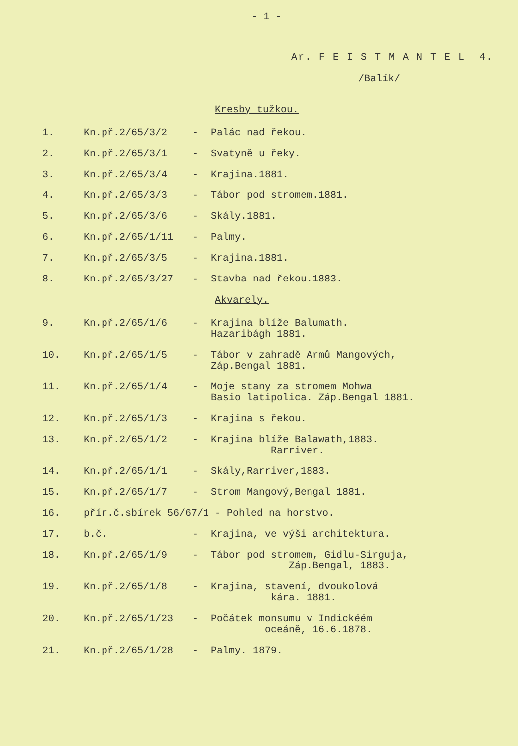- 1 -
Ar. F E I S T M A N T E L 4.
/Balík/
Kresby tužkou.
| 1. | Kn.př.2/65/3/2 | - | Palác nad řekou. |
| 2. | Kn.př.2/65/3/1 | - | Svatyně u řeky. |
| 3. | Kn.př.2/65/3/4 | - | Krajina.1881. |
| 4. | Kn.př.2/65/3/3 | - | Tábor pod stromem.1881. |
| 5. | Kn.př.2/65/3/6 | - | Skály.1881. |
| 6. | Kn.př.2/65/1/11 | - | Palmy. |
| 7. | Kn.př.2/65/3/5 | - | Krajina.1881. |
| 8. | Kn.př.2/65/3/27 | - | Stavba nad řekou.1883. |
Akvarely.
| 9. | Kn.př.2/65/1/6 | - | Krajina blíže Balumath. Hazaribágh 1881. |
| 10. | Kn.př.2/65/1/5 | - | Tábor v zahradě Armů Mangových, Záp.Bengal 1881. |
| 11. | Kn.př.2/65/1/4 | - | Moje stany za stromem Mohwa Basio latipolica. Záp.Bengal 1881. |
| 12. | Kn.př.2/65/1/3 | - | Krajina s řekou. |
| 13. | Kn.př.2/65/1/2 | - | Krajina blíže Balawath,1883. Rarriver. |
| 14. | Kn.př.2/65/1/1 | - | Skály,Rarriver,1883. |
| 15. | Kn.př.2/65/1/7 | - | Strom Mangový,Bengal 1881. |
| 16. | přír.č.sbírek 56/67/1 - Pohled na horstvo. | | |
| 17. | b.č. | - | Krajina, ve výši architektura. |
| 18. | Kn.př.2/65/1/9 | - | Tábor pod stromem, Gidlu-Sirguja, Záp.Bengal, 1883. |
| 19. | Kn.př.2/65/1/8 | - | Krajina, stavení, dvoukolová kára. 1881. |
| 20. | Kn.př.2/65/1/23 | - | Počátek monsumu v Indickéém oceáně, 16.6.1878. |
| 21. | Kn.př.2/65/1/28 | - | Palmy. 1879. |